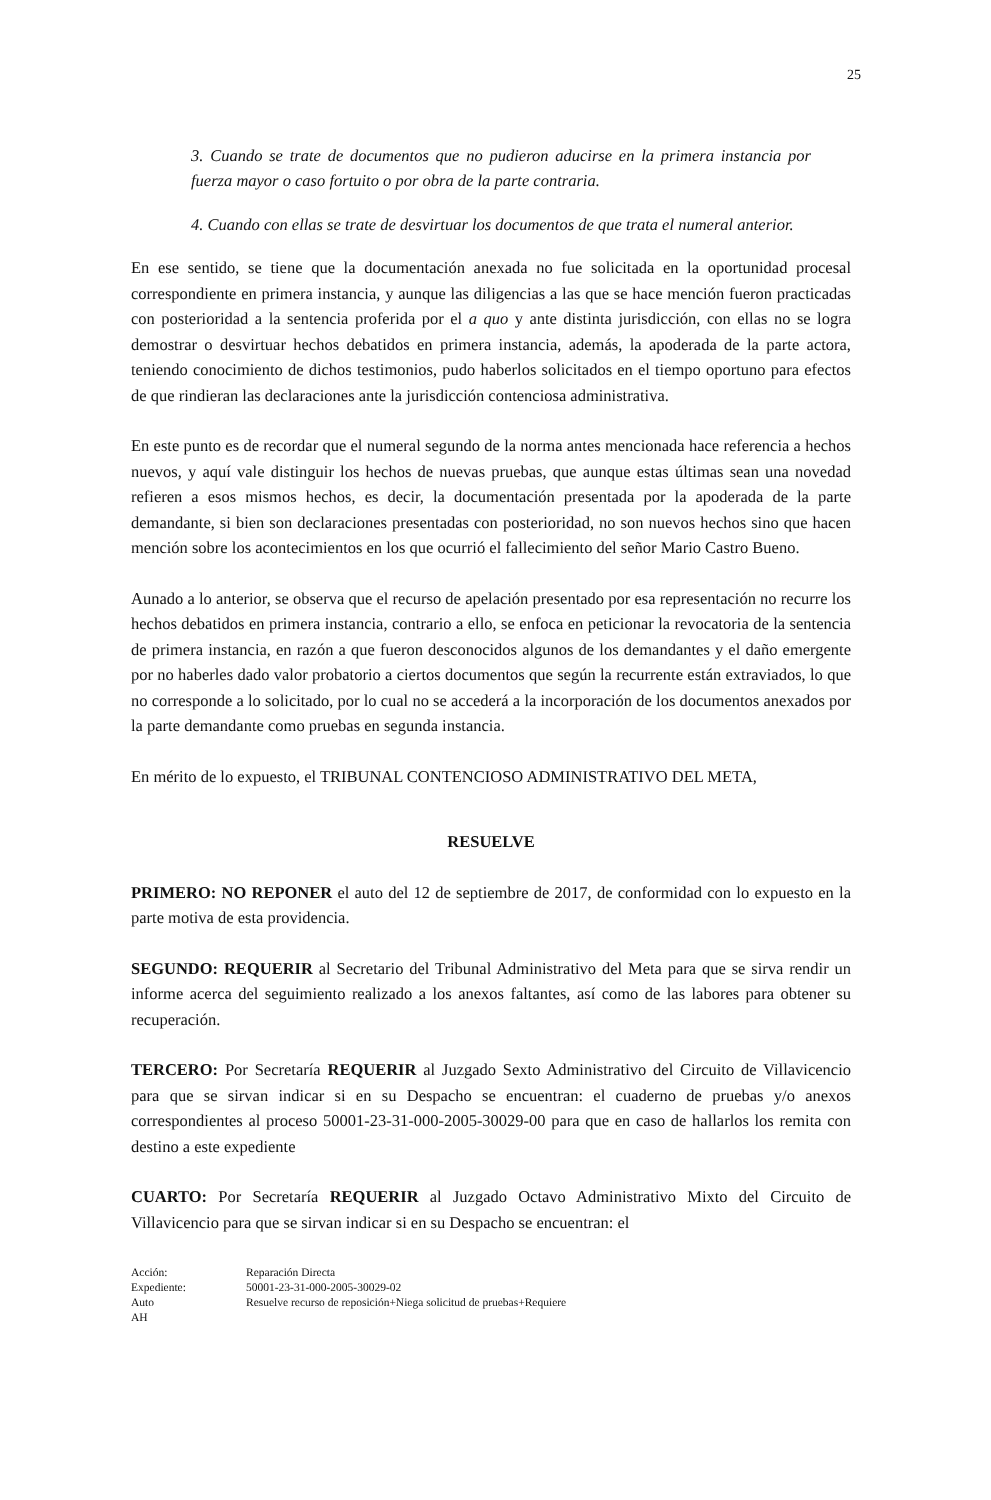25
3. Cuando se trate de documentos que no pudieron aducirse en la primera instancia por fuerza mayor o caso fortuito o por obra de la parte contraria.
4. Cuando con ellas se trate de desvirtuar los documentos de que trata el numeral anterior.
En ese sentido, se tiene que la documentación anexada no fue solicitada en la oportunidad procesal correspondiente en primera instancia, y aunque las diligencias a las que se hace mención fueron practicadas con posterioridad a la sentencia proferida por el a quo y ante distinta jurisdicción, con ellas no se logra demostrar o desvirtuar hechos debatidos en primera instancia, además, la apoderada de la parte actora, teniendo conocimiento de dichos testimonios, pudo haberlos solicitados en el tiempo oportuno para efectos de que rindieran las declaraciones ante la jurisdicción contenciosa administrativa.
En este punto es de recordar que el numeral segundo de la norma antes mencionada hace referencia a hechos nuevos, y aquí vale distinguir los hechos de nuevas pruebas, que aunque estas últimas sean una novedad refieren a esos mismos hechos, es decir, la documentación presentada por la apoderada de la parte demandante, si bien son declaraciones presentadas con posterioridad, no son nuevos hechos sino que hacen mención sobre los acontecimientos en los que ocurrió el fallecimiento del señor Mario Castro Bueno.
Aunado a lo anterior, se observa que el recurso de apelación presentado por esa representación no recurre los hechos debatidos en primera instancia, contrario a ello, se enfoca en peticionar la revocatoria de la sentencia de primera instancia, en razón a que fueron desconocidos algunos de los demandantes y el daño emergente por no haberles dado valor probatorio a ciertos documentos que según la recurrente están extraviados, lo que no corresponde a lo solicitado, por lo cual no se accederá a la incorporación de los documentos anexados por la parte demandante como pruebas en segunda instancia.
En mérito de lo expuesto, el TRIBUNAL CONTENCIOSO ADMINISTRATIVO DEL META,
RESUELVE
PRIMERO: NO REPONER el auto del 12 de septiembre de 2017, de conformidad con lo expuesto en la parte motiva de esta providencia.
SEGUNDO: REQUERIR al Secretario del Tribunal Administrativo del Meta para que se sirva rendir un informe acerca del seguimiento realizado a los anexos faltantes, así como de las labores para obtener su recuperación.
TERCERO: Por Secretaría REQUERIR al Juzgado Sexto Administrativo del Circuito de Villavicencio para que se sirvan indicar si en su Despacho se encuentran: el cuaderno de pruebas y/o anexos correspondientes al proceso 50001-23-31-000-2005-30029-00 para que en caso de hallarlos los remita con destino a este expediente
CUARTO: Por Secretaría REQUERIR al Juzgado Octavo Administrativo Mixto del Circuito de Villavicencio para que se sirvan indicar si en su Despacho se encuentran: el
Acción:
Reparación Directa
Expediente:
50001-23-31-000-2005-30029-02
Auto
Resuelve recurso de reposición+Niega solicitud de pruebas+Requiere
AH